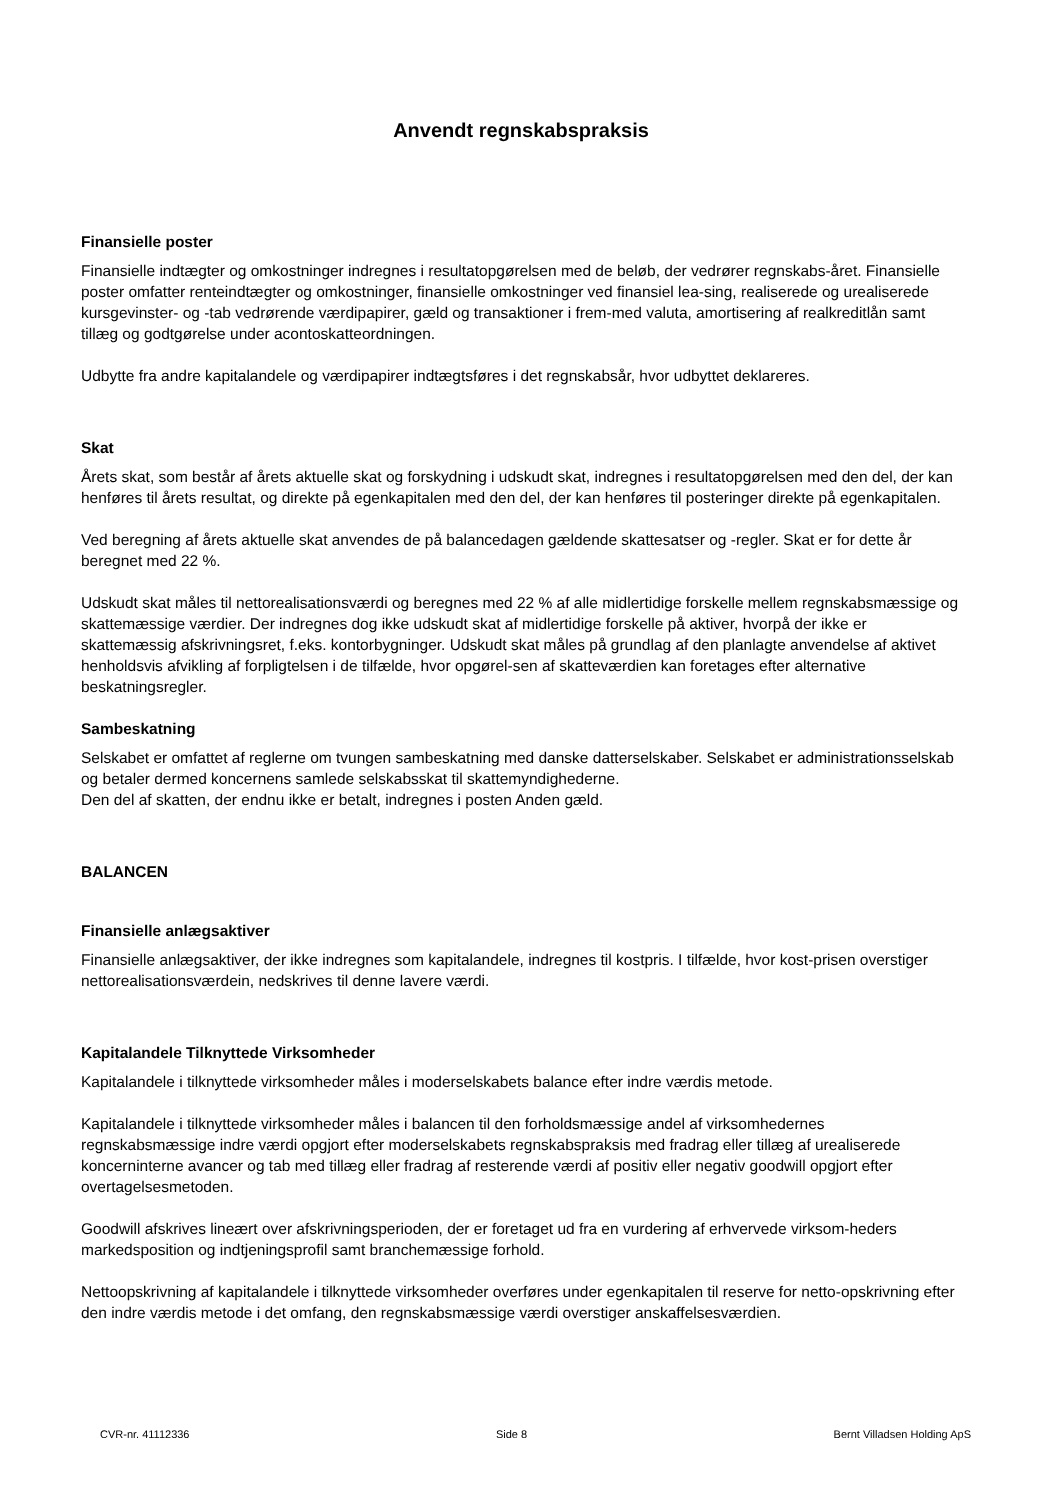Anvendt regnskabspraksis
Finansielle poster
Finansielle indtægter og omkostninger indregnes i resultatopgørelsen med de beløb, der vedrører regnskabs-året. Finansielle poster omfatter renteindtægter og omkostninger, finansielle omkostninger ved finansiel lea-sing, realiserede og urealiserede kursgevinster- og -tab vedrørende værdipapirer, gæld og transaktioner i frem-med valuta, amortisering af realkreditlån samt tillæg og godtgørelse under acontoskatteordningen.
Udbytte fra andre kapitalandele og værdipapirer indtægtsføres i det regnskabsår, hvor udbyttet deklareres.
Skat
Årets skat, som består af årets aktuelle skat og forskydning i udskudt skat, indregnes i resultatopgørelsen med den del, der kan henføres til årets resultat, og direkte på egenkapitalen med den del, der kan henføres til posteringer direkte på egenkapitalen.
Ved beregning af årets aktuelle skat anvendes de på balancedagen gældende skattesatser og -regler. Skat er for dette år beregnet med 22 %.
Udskudt skat måles til nettorealisationsværdi og beregnes med 22 % af alle midlertidige forskelle mellem regnskabsmæssige og skattemæssige værdier. Der indregnes dog ikke udskudt skat af midlertidige forskelle på aktiver, hvorpå der ikke er skattemæssig afskrivningsret, f.eks. kontorbygninger. Udskudt skat måles på grundlag af den planlagte anvendelse af aktivet henholdsvis afvikling af forpligtelsen i de tilfælde, hvor opgørel-sen af skatteværdien kan foretages efter alternative beskatningsregler.
Sambeskatning
Selskabet er omfattet af reglerne om tvungen sambeskatning med danske datterselskaber. Selskabet er administrationsselskab og betaler dermed koncernens samlede selskabsskat til skattemyndighederne.
Den del af skatten, der endnu ikke er betalt, indregnes i posten Anden gæld.
BALANCEN
Finansielle anlægsaktiver
Finansielle anlægsaktiver, der ikke indregnes som kapitalandele, indregnes til kostpris. I tilfælde, hvor kost-prisen overstiger nettorealisationsværdein, nedskrives til denne lavere værdi.
Kapitalandele Tilknyttede Virksomheder
Kapitalandele i tilknyttede virksomheder måles i moderselskabets balance efter indre værdis metode.
Kapitalandele i tilknyttede virksomheder måles i balancen til den forholdsmæssige andel af virksomhedernes regnskabsmæssige indre værdi opgjort efter moderselskabets regnskabspraksis med fradrag eller tillæg af urealiserede koncerninterne avancer og tab med tillæg eller fradrag af resterende værdi af positiv eller negativ goodwill opgjort efter overtagelsesmetoden.
Goodwill afskrives lineært over afskrivningsperioden, der er foretaget ud fra en vurdering af erhvervede virksom-heders markedsposition og indtjeningsprofil samt branchemæssige forhold.
Nettoopskrivning af kapitalandele i tilknyttede virksomheder overføres under egenkapitalen til reserve for netto-opskrivning efter den indre værdis metode i det omfang, den regnskabsmæssige værdi overstiger anskaffelsesværdien.
CVR-nr. 41112336 Side 8 Bernt Villadsen Holding ApS